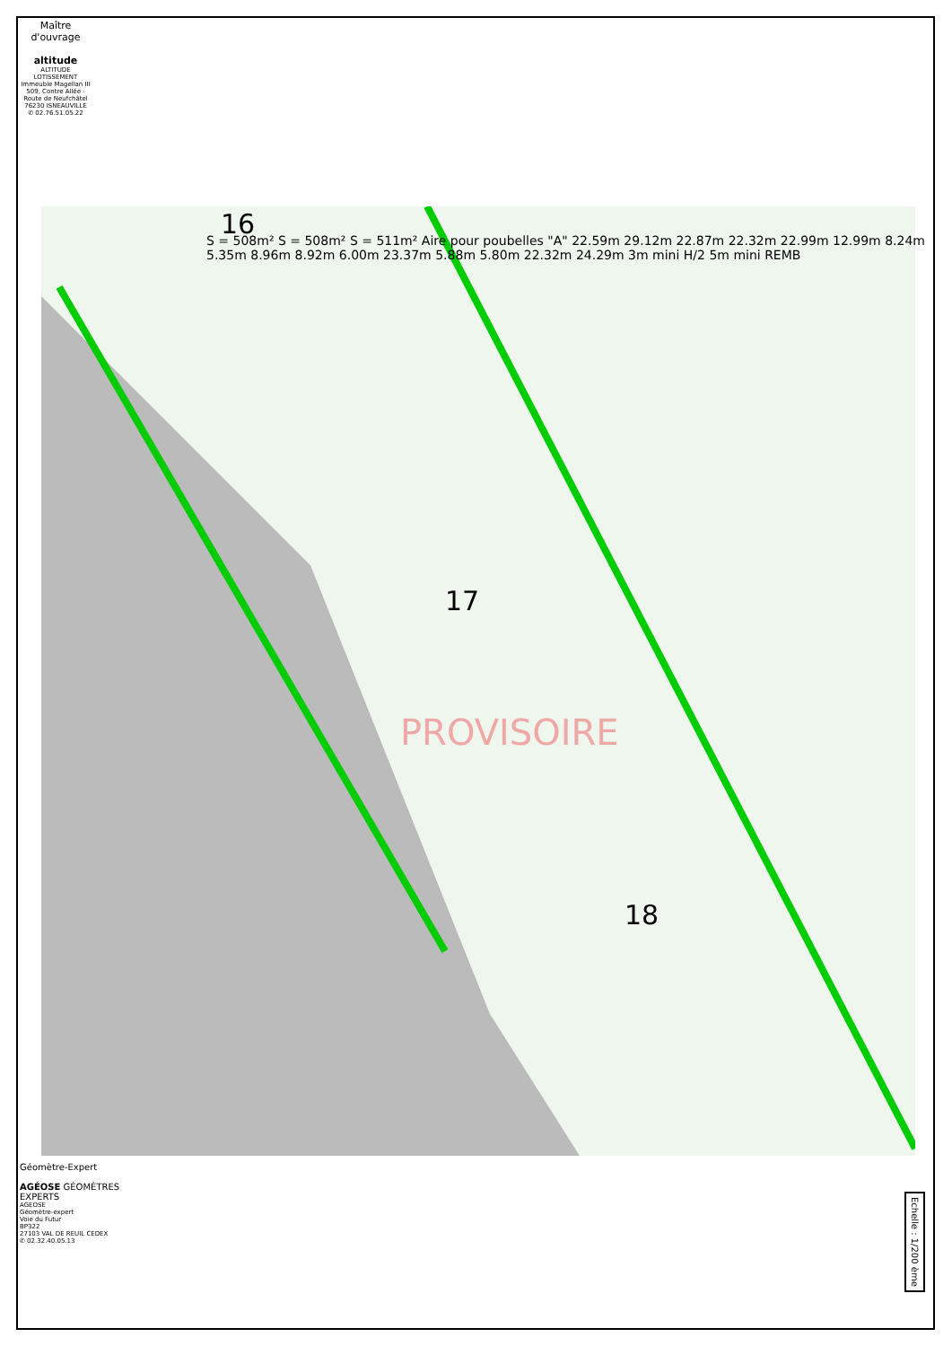Maître d'ouvrage
altitude
ALTITUDE LOTISSEMENT
Immeuble Magellan III
509, Contre Allée - Route de Neufchâtel
76230 ISNEAUVILLE
✆ 02.76.51.05.22
16
17
18
PROVISOIRE
S = 508m² S = 508m² S = 511m² Aire pour poubelles "A" 22.59m 29.12m 22.87m 22.32m 22.99m 12.99m 8.24m 5.35m 8.96m 8.92m 6.00m 23.37m 5.88m 5.80m 22.32m 24.29m 3m mini H/2 5m mini REMB
Géomètre-Expert
AGÉOSE GÉOMÈTRES EXPERTS
AGEOSE
Géomètre-expert
Voie du Futur
BP322
27103 VAL DE REUIL CEDEX
✆ 02.32.40.05.13
Echelle : 1/200 ème